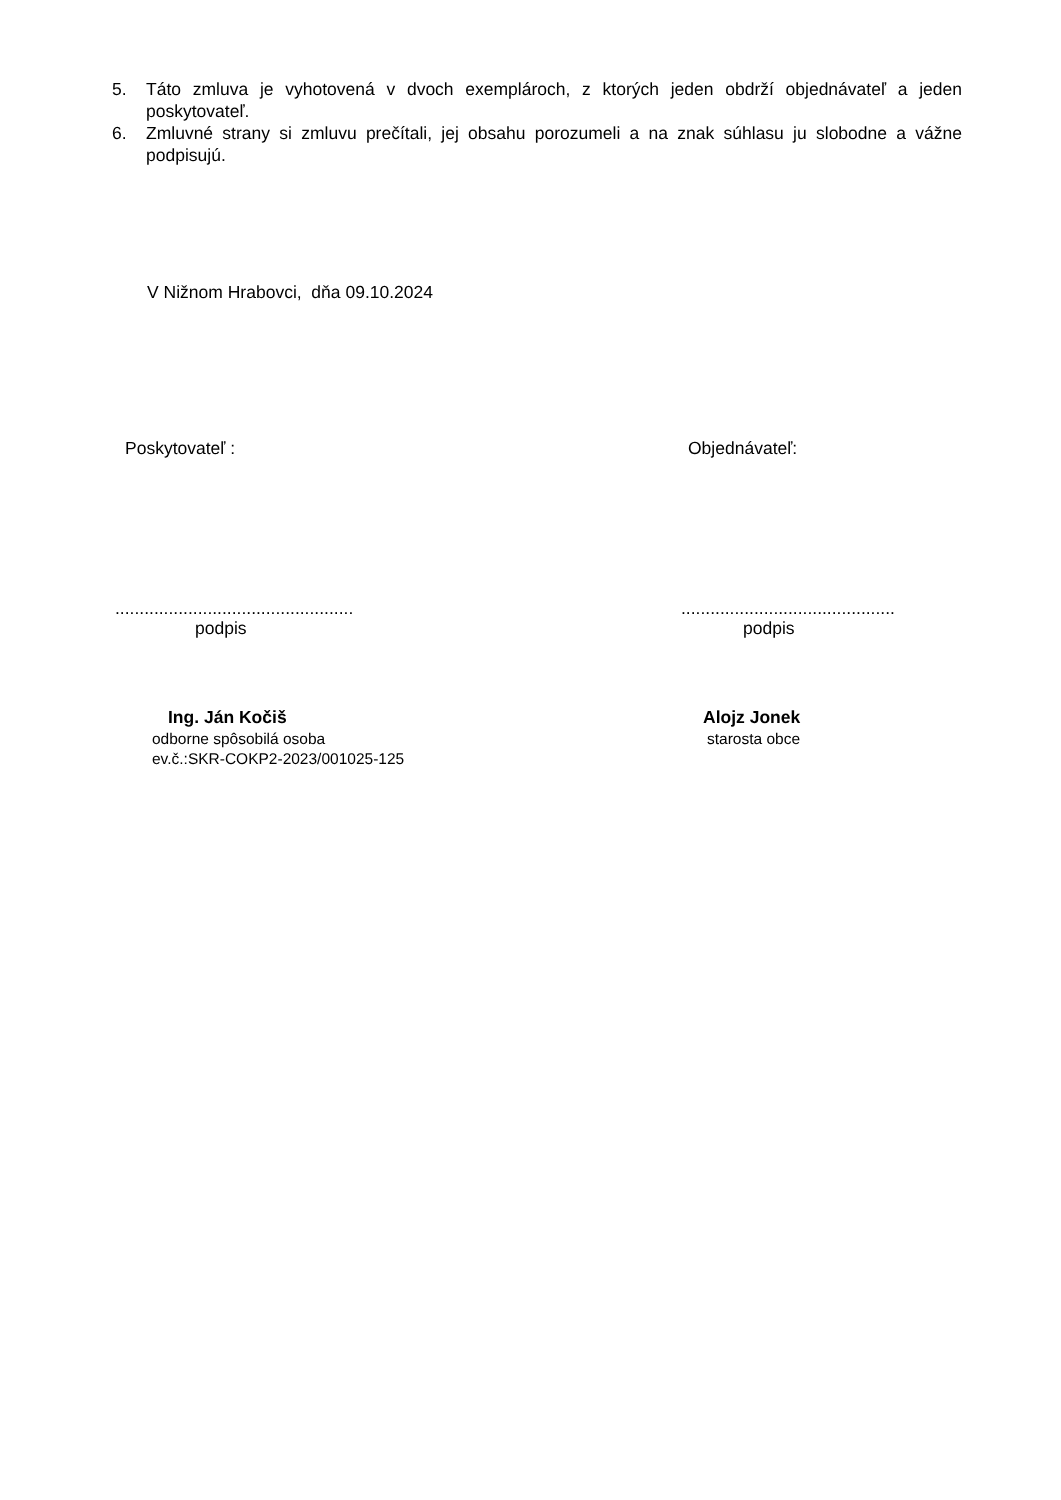5. Táto zmluva je vyhotovená v dvoch exemplároch, z ktorých jeden obdrží objednávateľ a jeden poskytovateľ.
6. Zmluvné strany si zmluvu prečítali, jej obsahu porozumeli a na znak súhlasu ju slobodne a vážne podpisujú.
V Nižnom Hrabovci, dňa 09.10.2024
Poskytovateľ : Objednávateľ:
.................................................
podpis
............................................
podpis
Ing. Ján Kočiš
odborne spôsobilá osoba
ev.č.:SKR-COKP2-2023/001025-125
Alojz Jonek
starosta obce